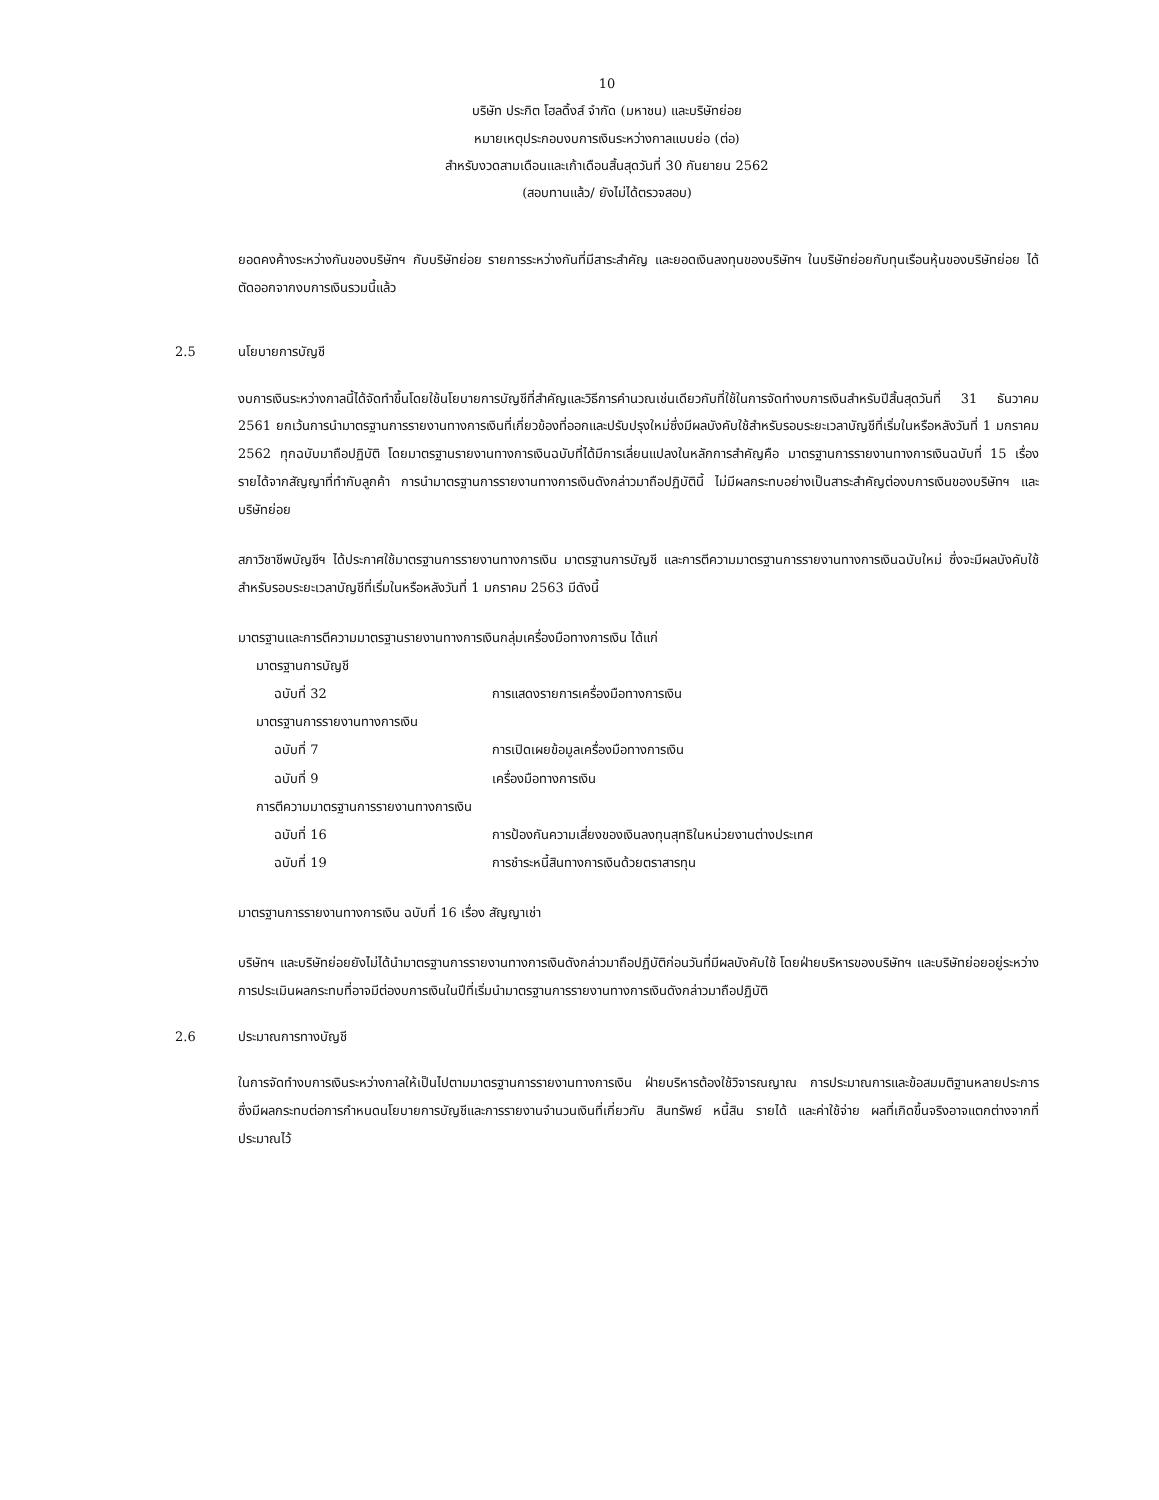10
บริษัท ประกิต โฮลดิ้งส์ จำกัด (มหาชน) และบริษัทย่อย
หมายเหตุประกอบงบการเงินระหว่างกาลแบบย่อ (ต่อ)
สำหรับงวดสามเดือนและเก้าเดือนสิ้นสุดวันที่ 30 กันยายน 2562
(สอบทานแล้ว/ ยังไม่ได้ตรวจสอบ)
ยอดคงค้างระหว่างกันของบริษัทฯ กับบริษัทย่อย รายการระหว่างกันที่มีสาระสำคัญ และยอดเงินลงทุนของบริษัทฯ ในบริษัทย่อยกับทุนเรือนหุ้นของบริษัทย่อย ได้ตัดออกจากงบการเงินรวมนี้แล้ว
2.5 นโยบายการบัญชี
งบการเงินระหว่างกาลนี้ได้จัดทำขึ้นโดยใช้นโยบายการบัญชีที่สำคัญและวิธีการคำนวณเช่นเดียวกับที่ใช้ในการจัดทำงบการเงินสำหรับปีสิ้นสุดวันที่ 31 ธันวาคม 2561 ยกเว้นการนำมาตรฐานการรายงานทางการเงินที่เกี่ยวข้องที่ออกและปรับปรุงใหม่ซึ่งมีผลบังคับใช้สำหรับรอบระยะเวลาบัญชีที่เริ่มในหรือหลังวันที่ 1 มกราคม 2562 ทุกฉบับมาถือปฏิบัติ โดยมาตรฐานรายงานทางการเงินฉบับที่ได้มีการเลี่ยนแปลงในหลักการสำคัญคือ มาตรฐานการรายงานทางการเงินฉบับที่ 15 เรื่อง รายได้จากสัญญาที่ทำกับลูกค้า การนำมาตรฐานการรายงานทางการเงินดังกล่าวมาถือปฏิบัตินี้ ไม่มีผลกระทบอย่างเป็นสาระสำคัญต่องบการเงินของบริษัทฯ และบริษัทย่อย
สภาวิชาชีพบัญชีฯ ได้ประกาศใช้มาตรฐานการรายงานทางการเงิน มาตรฐานการบัญชี และการตีความมาตรฐานการรายงานทางการเงินฉบับใหม่ ซึ่งจะมีผลบังคับใช้สำหรับรอบระยะเวลาบัญชีที่เริ่มในหรือหลังวันที่ 1 มกราคม 2563 มีดังนี้
มาตรฐานและการตีความมาตรฐานรายงานทางการเงินกลุ่มเครื่องมือทางการเงิน ได้แก่
| มาตรฐานการบัญชี | |
| ฉบับที่ 32 | การแสดงรายการเครื่องมือทางการเงิน |
| มาตรฐานการรายงานทางการเงิน | |
| ฉบับที่ 7 | การเปิดเผยข้อมูลเครื่องมือทางการเงิน |
| ฉบับที่ 9 | เครื่องมือทางการเงิน |
| การตีความมาตรฐานการรายงานทางการเงิน | |
| ฉบับที่ 16 | การป้องกันความเสี่ยงของเงินลงทุนสุทธิในหน่วยงานต่างประเทศ |
| ฉบับที่ 19 | การชำระหนี้สินทางการเงินด้วยตราสารทุน |
มาตรฐานการรายงานทางการเงิน ฉบับที่ 16 เรื่อง สัญญาเช่า
บริษัทฯ และบริษัทย่อยยังไม่ได้นำมาตรฐานการรายงานทางการเงินดังกล่าวมาถือปฏิบัติก่อนวันที่มีผลบังคับใช้ โดยฝ่ายบริหารของบริษัทฯ และบริษัทย่อยอยู่ระหว่างการประเมินผลกระทบที่อาจมีต่องบการเงินในปีที่เริ่มนำมาตรฐานการรายงานทางการเงินดังกล่าวมาถือปฏิบัติ
2.6 ประมาณการทางบัญชี
ในการจัดทำงบการเงินระหว่างกาลให้เป็นไปตามมาตรฐานการรายงานทางการเงิน ฝ่ายบริหารต้องใช้วิจารณญาณ การประมาณการและข้อสมมติฐานหลายประการ ซึ่งมีผลกระทบต่อการกำหนดนโยบายการบัญชีและการรายงานจำนวนเงินที่เกี่ยวกับ สินทรัพย์ หนี้สิน รายได้ และค่าใช้จ่าย ผลที่เกิดขึ้นจริงอาจแตกต่างจากที่ประมาณไว้